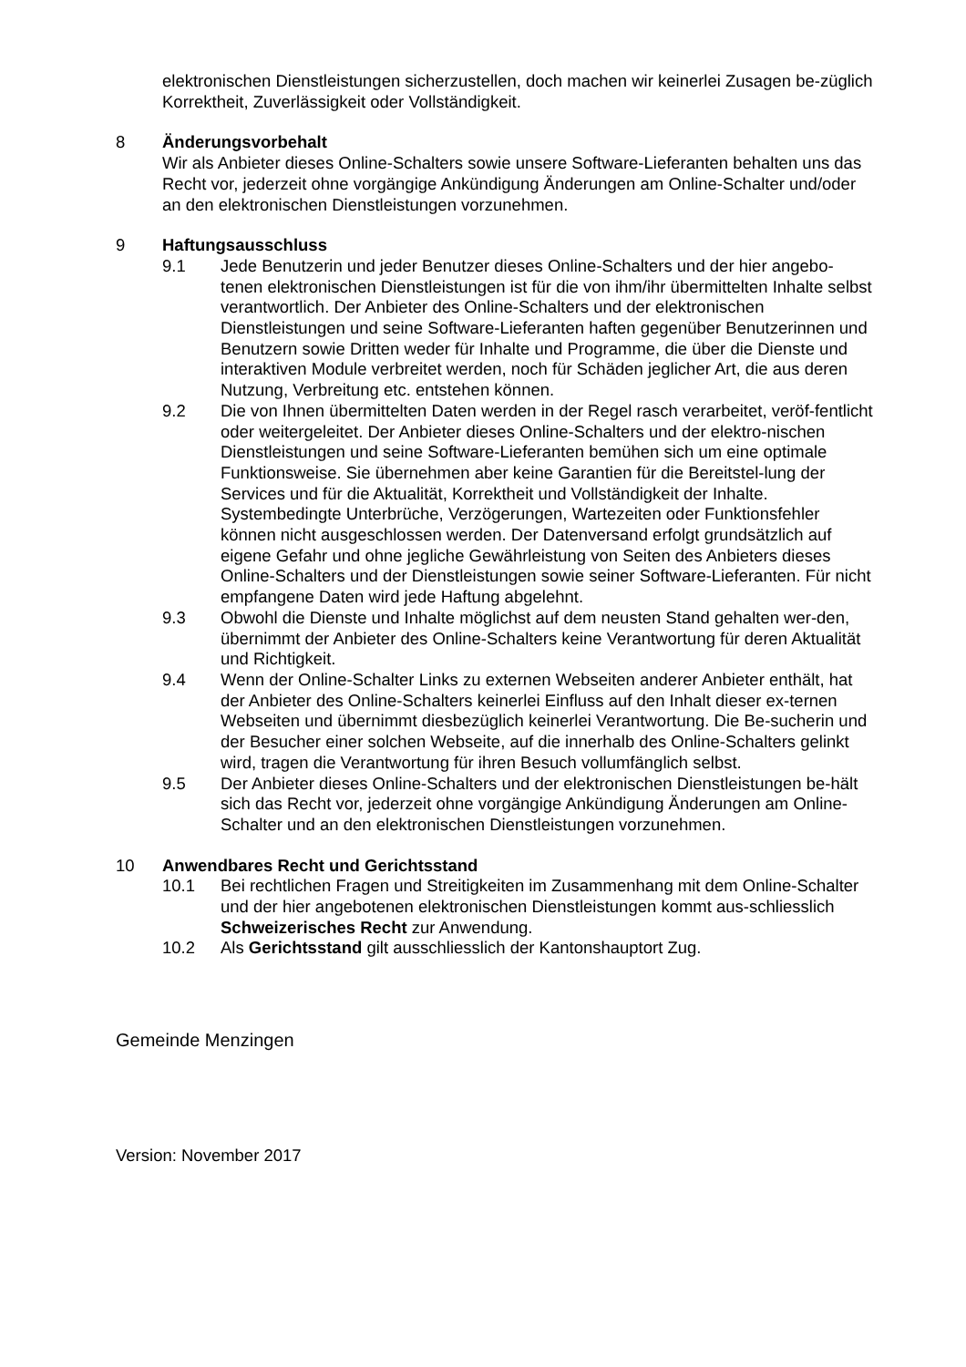elektronischen Dienstleistungen sicherzustellen, doch machen wir keinerlei Zusagen be-züglich Korrektheit, Zuverlässigkeit oder Vollständigkeit.
8 Änderungsvorbehalt
Wir als Anbieter dieses Online-Schalters sowie unsere Software-Lieferanten behalten uns das Recht vor, jederzeit ohne vorgängige Ankündigung Änderungen am Online-Schalter und/oder an den elektronischen Dienstleistungen vorzunehmen.
9 Haftungsausschluss
9.1 Jede Benutzerin und jeder Benutzer dieses Online-Schalters und der hier angebo-tenen elektronischen Dienstleistungen ist für die von ihm/ihr übermittelten Inhalte selbst verantwortlich. Der Anbieter des Online-Schalters und der elektronischen Dienstleistungen und seine Software-Lieferanten haften gegenüber Benutzerinnen und Benutzern sowie Dritten weder für Inhalte und Programme, die über die Dienste und interaktiven Module verbreitet werden, noch für Schäden jeglicher Art, die aus deren Nutzung, Verbreitung etc. entstehen können.
9.2 Die von Ihnen übermittelten Daten werden in der Regel rasch verarbeitet, veröf-fentlicht oder weitergeleitet. Der Anbieter dieses Online-Schalters und der elektro-nischen Dienstleistungen und seine Software-Lieferanten bemühen sich um eine optimale Funktionsweise. Sie übernehmen aber keine Garantien für die Bereitstel-lung der Services und für die Aktualität, Korrektheit und Vollständigkeit der Inhalte. Systembedingte Unterbrüche, Verzögerungen, Wartezeiten oder Funktionsfehler können nicht ausgeschlossen werden. Der Datenversand erfolgt grundsätzlich auf eigene Gefahr und ohne jegliche Gewährleistung von Seiten des Anbieters dieses Online-Schalters und der Dienstleistungen sowie seiner Software-Lieferanten. Für nicht empfangene Daten wird jede Haftung abgelehnt.
9.3 Obwohl die Dienste und Inhalte möglichst auf dem neusten Stand gehalten wer-den, übernimmt der Anbieter des Online-Schalters keine Verantwortung für deren Aktualität und Richtigkeit.
9.4 Wenn der Online-Schalter Links zu externen Webseiten anderer Anbieter enthält, hat der Anbieter des Online-Schalters keinerlei Einfluss auf den Inhalt dieser ex-ternen Webseiten und übernimmt diesbezüglich keinerlei Verantwortung. Die Be-sucherin und der Besucher einer solchen Webseite, auf die innerhalb des Online-Schalters gelinkt wird, tragen die Verantwortung für ihren Besuch vollumfänglich selbst.
9.5 Der Anbieter dieses Online-Schalters und der elektronischen Dienstleistungen be-hält sich das Recht vor, jederzeit ohne vorgängige Ankündigung Änderungen am Online-Schalter und an den elektronischen Dienstleistungen vorzunehmen.
10 Anwendbares Recht und Gerichtsstand
10.1 Bei rechtlichen Fragen und Streitigkeiten im Zusammenhang mit dem Online-Schalter und der hier angebotenen elektronischen Dienstleistungen kommt aus-schliesslich Schweizerisches Recht zur Anwendung.
10.2 Als Gerichtsstand gilt ausschliesslich der Kantonshauptort Zug.
Gemeinde Menzingen
Version: November 2017